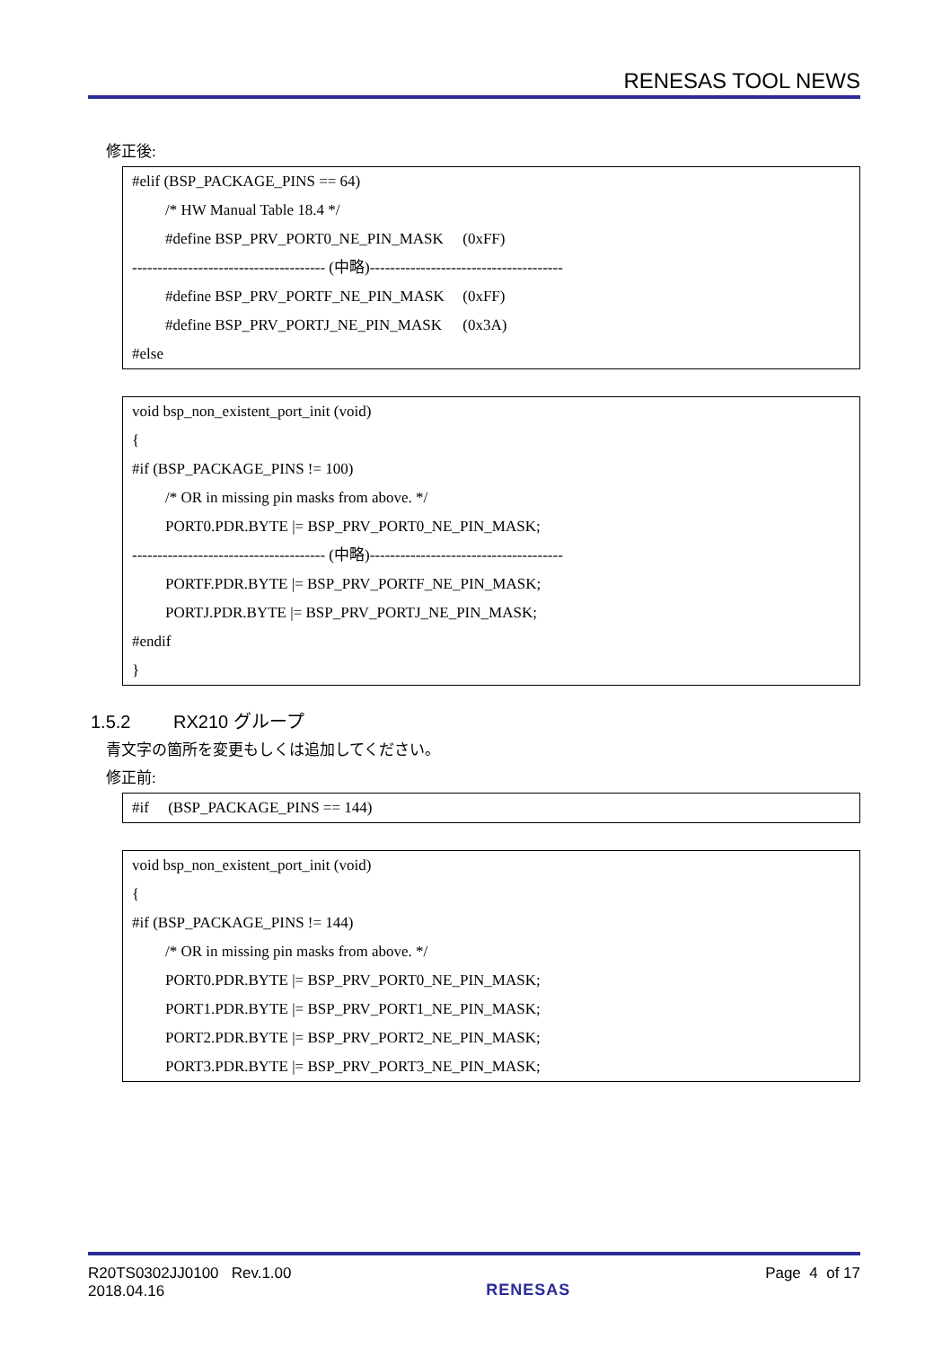RENESAS TOOL NEWS
修正後:
#elif (BSP_PACKAGE_PINS == 64)
/* HW Manual Table 18.4 */
#define BSP_PRV_PORT0_NE_PIN_MASK (0xFF)
-------------------------------------- (中略)--------------------------------------
#define BSP_PRV_PORTF_NE_PIN_MASK (0xFF)
#define BSP_PRV_PORTJ_NE_PIN_MASK (0x3A)
#else
void bsp_non_existent_port_init (void)
{
#if (BSP_PACKAGE_PINS != 100)
/* OR in missing pin masks from above. */
PORT0.PDR.BYTE |= BSP_PRV_PORT0_NE_PIN_MASK;
-------------------------------------- (中略)--------------------------------------
PORTF.PDR.BYTE |= BSP_PRV_PORTF_NE_PIN_MASK;
PORTJ.PDR.BYTE |= BSP_PRV_PORTJ_NE_PIN_MASK;
#endif
}
1.5.2 RX210 グループ
青文字の箇所を変更もしくは追加してください。
修正前:
#if (BSP_PACKAGE_PINS == 144)
void bsp_non_existent_port_init (void)
{
#if (BSP_PACKAGE_PINS != 144)
/* OR in missing pin masks from above. */
PORT0.PDR.BYTE |= BSP_PRV_PORT0_NE_PIN_MASK;
PORT1.PDR.BYTE |= BSP_PRV_PORT1_NE_PIN_MASK;
PORT2.PDR.BYTE |= BSP_PRV_PORT2_NE_PIN_MASK;
PORT3.PDR.BYTE |= BSP_PRV_PORT3_NE_PIN_MASK;
R20TS0302JJ0100 Rev.1.00
2018.04.16
RENESAS
Page 4 of 17